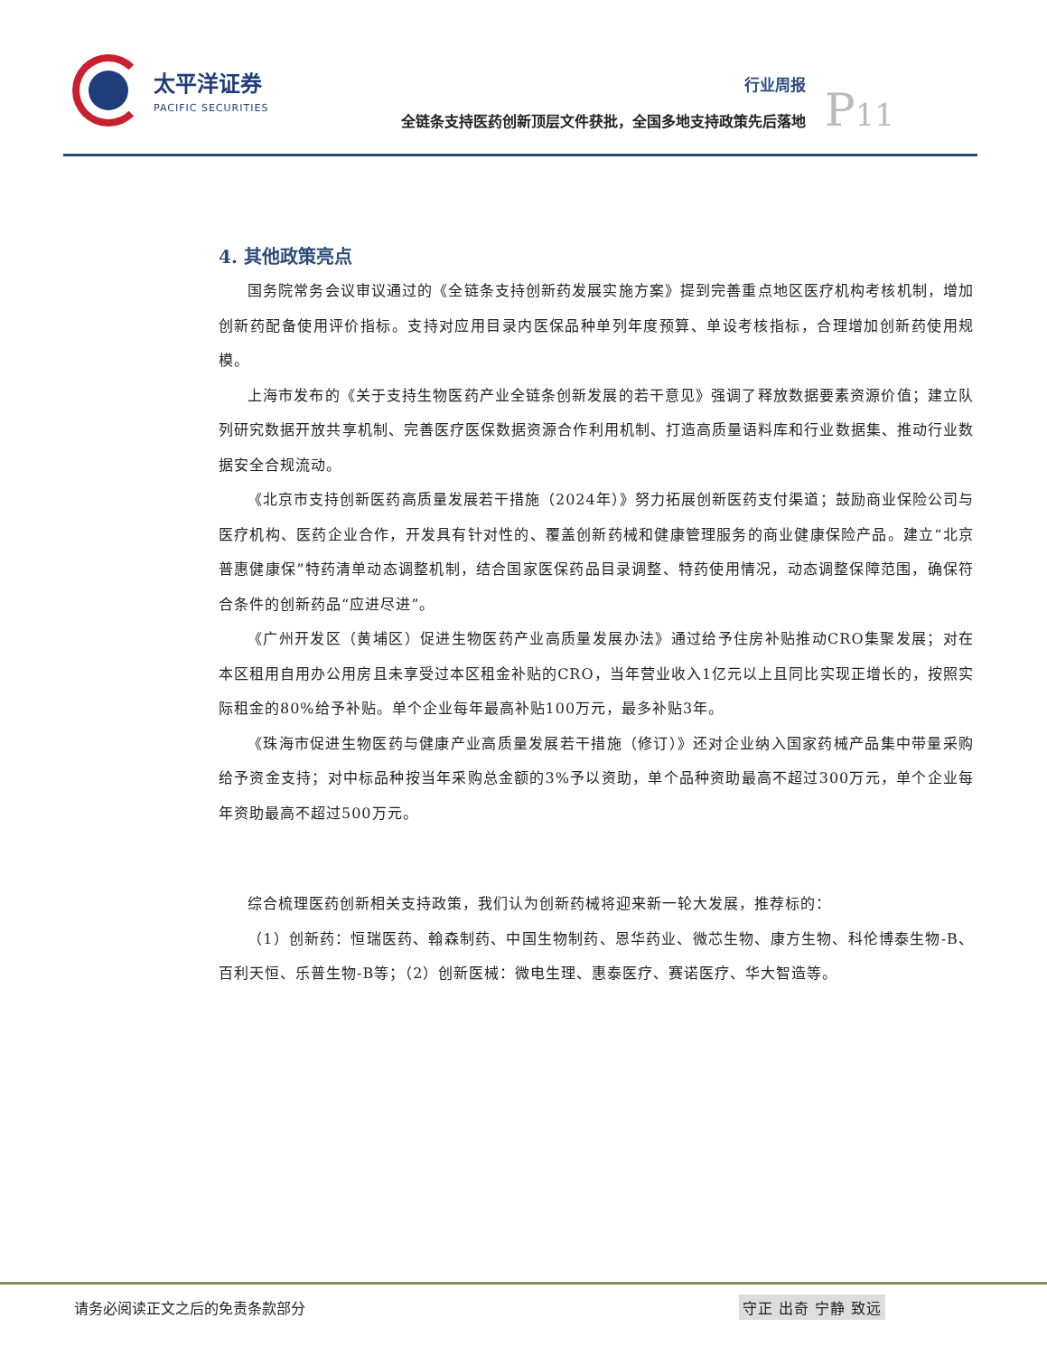太平洋证券
PACIFIC SECURITIES
行业周报
全链条支持医药创新顶层文件获批，全国多地支持政策先后落地
P11
4. 其他政策亮点
国务院常务会议审议通过的《全链条支持创新药发展实施方案》提到完善重点地区医疗机构考核机制，增加创新药配备使用评价指标。支持对应用目录内医保品种单列年度预算、单设考核指标，合理增加创新药使用规模。
上海市发布的《关于支持生物医药产业全链条创新发展的若干意见》强调了释放数据要素资源价值；建立队列研究数据开放共享机制、完善医疗医保数据资源合作利用机制、打造高质量语料库和行业数据集、推动行业数据安全合规流动。
《北京市支持创新医药高质量发展若干措施（2024年）》努力拓展创新医药支付渠道；鼓励商业保险公司与医疗机构、医药企业合作，开发具有针对性的、覆盖创新药械和健康管理服务的商业健康保险产品。建立“北京普惠健康保”特药清单动态调整机制，结合国家医保药品目录调整、特药使用情况，动态调整保障范围，确保符合条件的创新药品“应进尽进”。
《广州开发区（黄埔区）促进生物医药产业高质量发展办法》通过给予住房补贴推动CRO集聚发展；对在本区租用自用办公用房且未享受过本区租金补贴的CRO，当年营业收入1亿元以上且同比实现正增长的，按照实际租金的80%给予补贴。单个企业每年最高补贴100万元，最多补贴3年。
《珠海市促进生物医药与健康产业高质量发展若干措施（修订）》还对企业纳入国家药械产品集中带量采购给予资金支持；对中标品种按当年采购总金额的3%予以资助，单个品种资助最高不超过300万元，单个企业每年资助最高不超过500万元。
综合梳理医药创新相关支持政策，我们认为创新药械将迎来新一轮大发展，推荐标的：
（1）创新药：恒瑞医药、翰森制药、中国生物制药、恩华药业、微芯生物、康方生物、科伦博泰生物-B、百利天恒、乐普生物-B等；（2）创新医械：微电生理、惠泰医疗、赛诺医疗、华大智造等。
请务必阅读正文之后的免责条款部分 守正 出奇 宁静 致远